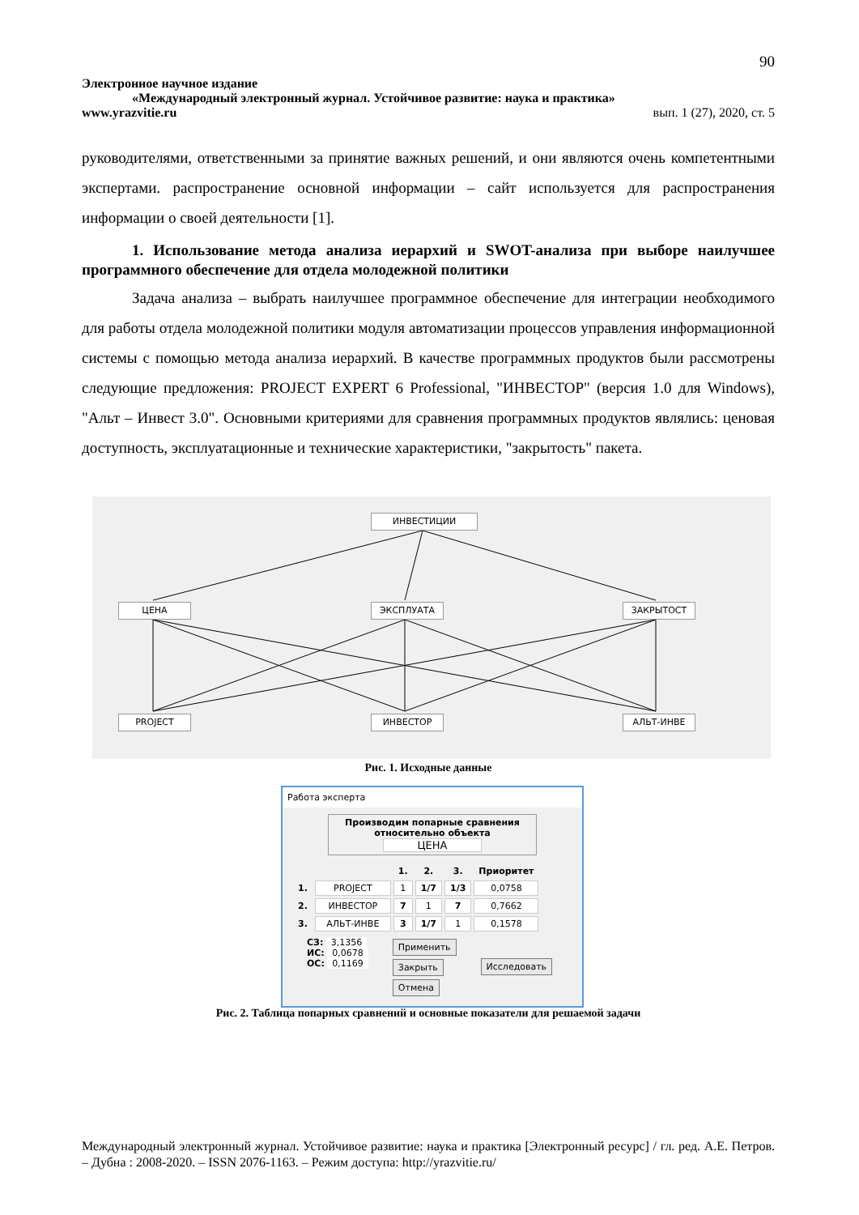90
Электронное научное издание
«Международный электронный журнал. Устойчивое развитие: наука и практика»
www.yrazvitie.ru вып. 1 (27), 2020, ст. 5
руководителями, ответственными за принятие важных решений, и они являются очень компетентными экспертами. распространение основной информации – сайт используется для распространения информации о своей деятельности [1].
1. Использование метода анализа иерархий и SWOT-анализа при выборе наилучшее программного обеспечение для отдела молодежной политики
Задача анализа – выбрать наилучшее программное обеспечение для интеграции необходимого для работы отдела молодежной политики модуля автоматизации процессов управления информационной системы с помощью метода анализа иерархий. В качестве программных продуктов были рассмотрены следующие предложения: PROJECT EXPERT 6 Professional, "ИНВЕСТОР" (версия 1.0 для Windows), "Альт – Инвест 3.0". Основными критериями для сравнения программных продуктов являлись: ценовая доступность, эксплуатационные и технические характеристики, "закрытость" пакета.
ИНВЕСТИЦИИ
ЦЕНА ЭКСПЛУАТА ЗАКРЫТОСТ
PROJECT ИНВЕСТОР АЛЬТ-ИНВЕ
Рис. 1. Исходные данные
Работа эксперта
Производим попарные сравнения
относительно объекта
ЦЕНА
| | | 1. | 2. | 3. | Приоритет |
| 1. | PROJECT | 1 | 1/7 | 1/3 | 0,0758 |
| 2. | ИНВЕСТОР | 7 | 1 | 7 | 0,7662 |
| 3. | АЛЬТ-ИНВЕ | 3 | 1/7 | 1 | 0,1578 |
СЗ: 3,1356
ИС: 0,0678
ОС: 0,1169
Применить
Закрыть
Отмена
Исследовать
Рис. 2. Таблица попарных сравнений и основные показатели для решаемой задачи
Международный электронный журнал. Устойчивое развитие: наука и практика [Электронный ресурс] / гл. ред. А.Е. Петров. – Дубна : 2008-2020. – ISSN 2076-1163. – Режим доступа: http://yrazvitie.ru/